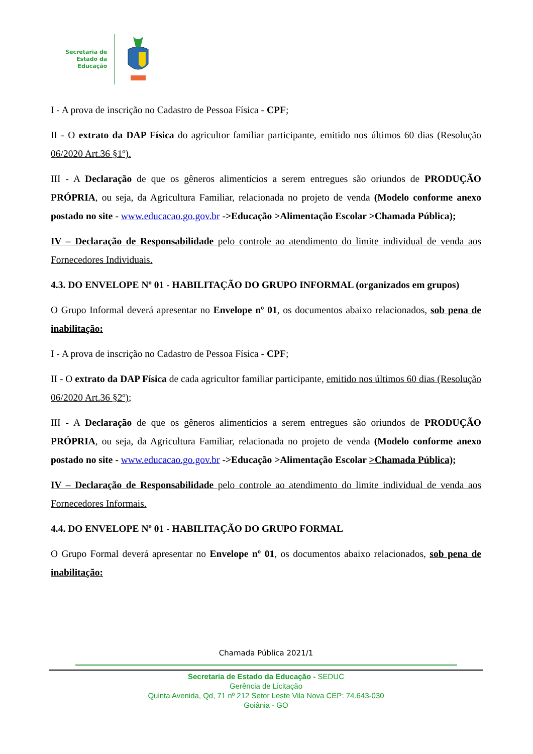Secretaria de
Estado da
Educação
I - A prova de inscrição no Cadastro de Pessoa Física - CPF;
II - O extrato da DAP Física do agricultor familiar participante, emitido nos últimos 60 dias (Resolução 06/2020 Art.36 §1º).
III - A Declaração de que os gêneros alimentícios a serem entregues são oriundos de PRODUÇÃO PRÓPRIA, ou seja, da Agricultura Familiar, relacionada no projeto de venda (Modelo conforme anexo postado no site - www.educacao.go.gov.br ->Educação >Alimentação Escolar >Chamada Pública);
IV – Declaração de Responsabilidade pelo controle ao atendimento do limite individual de venda aos Fornecedores Individuais.
4.3. DO ENVELOPE Nº 01 - HABILITAÇÃO DO GRUPO INFORMAL (organizados em grupos)
O Grupo Informal deverá apresentar no Envelope nº 01, os documentos abaixo relacionados, sob pena de inabilitação:
I - A prova de inscrição no Cadastro de Pessoa Física - CPF;
II - O extrato da DAP Física de cada agricultor familiar participante, emitido nos últimos 60 dias (Resolução 06/2020 Art.36 §2º);
III - A Declaração de que os gêneros alimentícios a serem entregues são oriundos de PRODUÇÃO PRÓPRIA, ou seja, da Agricultura Familiar, relacionada no projeto de venda (Modelo conforme anexo postado no site - www.educacao.go.gov.br ->Educação >Alimentação Escolar >Chamada Pública);
IV – Declaração de Responsabilidade pelo controle ao atendimento do limite individual de venda aos Fornecedores Informais.
4.4. DO ENVELOPE Nº 01 - HABILITAÇÃO DO GRUPO FORMAL
O Grupo Formal deverá apresentar no Envelope nº 01, os documentos abaixo relacionados, sob pena de inabilitação:
Chamada Pública 2021/1
Secretaria de Estado da Educação - SEDUC
Gerência de Licitação
Quinta Avenida, Qd, 71 nº 212 Setor Leste Vila Nova CEP: 74.643-030
Goiânia - GO